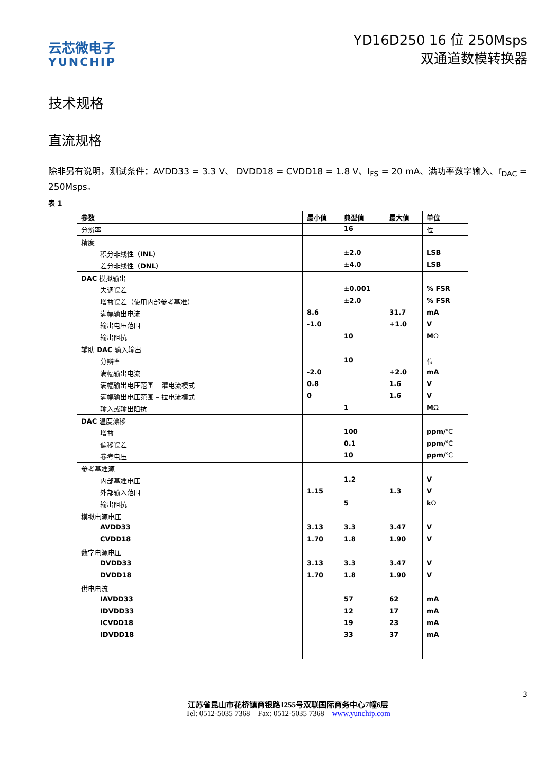云芯微电子
YUNCHIP
YD16D250 16 位 250Msps
双通道数模转换器
技术规格
直流规格
除非另有说明，测试条件：AVDD33 = 3.3 V、 DVDD18 = CVDD18 = 1.8 V、I<sub>FS</sub> = 20 mA、满功率数字输入、f<sub>DAC</sub> = 250Msps。
表 1
| 参数 | 最小值 | 典型值 | 最大值 | 单位 |
| --- | --- | --- | --- | --- |
| 分辨率 | | 16 | | 位 |
| 精度 | | | | |
| 积分非线性（ INL ） | | ±2.0 | | LSB |
| 差分非线性（ DNL ） | | ±4.0 | | LSB |
| DAC 模拟输出 | | | | |
| 失调误差 | | ±0.001 | | % FSR |
| 增益误差（使用内部参考基准） | | ±2.0 | | % FSR |
| 满幅输出电流 | 8.6 | | 31.7 | mA |
| 输出电压范围 | -1.0 | | +1.0 | V |
| 输出阻抗 | | 10 | | M Ω |
| 辅助 DAC 输入输出 | | | | |
| 分辨率 | | 10 | | 位 |
| 满幅输出电流 | -2.0 | | +2.0 | mA |
| 满幅输出电压范围 – 灌电流模式 | 0.8 | | 1.6 | V |
| 满幅输出电压范围 – 拉电流模式 | 0 | | 1.6 | V |
| 输入或输出阻抗 | | 1 | | M Ω |
| DAC 温度漂移 | | | | |
| 增益 | | 100 | | ppm/ ℃ |
| 偏移误差 | | 0.1 | | ppm/ ℃ |
| 参考电压 | | 10 | | ppm/ ℃ |
| 参考基准源 | | | | |
| 内部基准电压 | | 1.2 | | V |
| 外部输入范围 | 1.15 | | 1.3 | V |
| 输出阻抗 | | 5 | | k Ω |
| 模拟电源电压 | | | | |
| AVDD33 | 3.13 | 3.3 | 3.47 | V |
| CVDD18 | 1.70 | 1.8 | 1.90 | V |
| 数字电源电压 | | | | |
| DVDD33 | 3.13 | 3.3 | 3.47 | V |
| DVDD18 | 1.70 | 1.8 | 1.90 | V |
| 供电电流 | | | | |
| IAVDD33 | | 57 | 62 | mA |
| IDVDD33 | | 12 | 17 | mA |
| ICVDD18 | | 19 | 23 | mA |
| IDVDD18 | | 33 | 37 | mA |
3
江苏省昆山市花桥镇商银路1255号双联国际商务中心7幢6层
Tel: 0512-5035 7368 Fax: 0512-5035 7368 www.yunchip.com